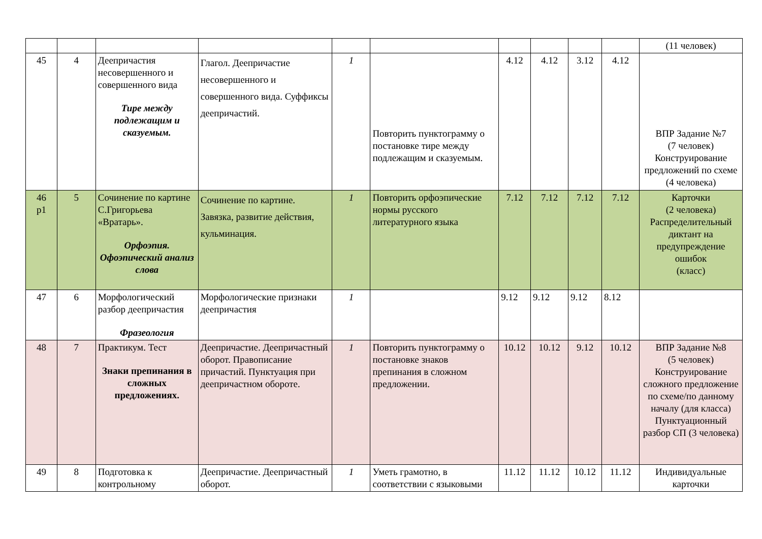| | | | | | | | | | | (11 человек) |
| 45 | 4 | Деепричастия несовершенного и совершенного вида Тире между подлежащим и сказуемым. | Глагол. Деепричастие несовершенного и совершенного вида. Суффиксы деепричастий. | 1 | Повторить пунктограмму о постановке тире между подлежащим и сказуемым. | 4.12 | 4.12 | 3.12 | 4.12 | ВПР Задание №7 (7 человек) Конструирование предложений по схеме (4 человека) |
| 46 р1 | 5 | Сочинение по картине С.Григорьева «Вратарь». Орфоэпия. Офоэпический анализ слова | Сочинение по картине. Завязка, развитие действия, кульминация. | 1 | Повторить орфоэпические нормы русского литературного языка | 7.12 | 7.12 | 7.12 | 7.12 | Карточки (2 человека) Распределительный диктант на предупреждение ошибок (класс) |
| 47 | 6 | Морфологический разбор деепричастия Фразеология | Морфологические признаки деепричастия | 1 | | 9.12 | 9.12 | 9.12 | 8.12 | |
| 48 | 7 | Практикум. Тест Знаки препинания в сложных предложениях. | Деепричастие. Деепричастный оборот. Правописание причастий. Пунктуация при деепричастном обороте. | 1 | Повторить пунктограмму о постановке знаков препинания в сложном предложении. | 10.12 | 10.12 | 9.12 | 10.12 | ВПР Задание №8 (5 человек) Конструирование сложного предложение по схеме/по данному началу (для класса) Пунктуационный разбор СП (3 человека) |
| 49 | 8 | Подготовка к контрольному | Деепричастие. Деепричастный оборот. | 1 | Уметь грамотно, в соответствии с языковыми | 11.12 | 11.12 | 10.12 | 11.12 | Индивидуальные карточки |